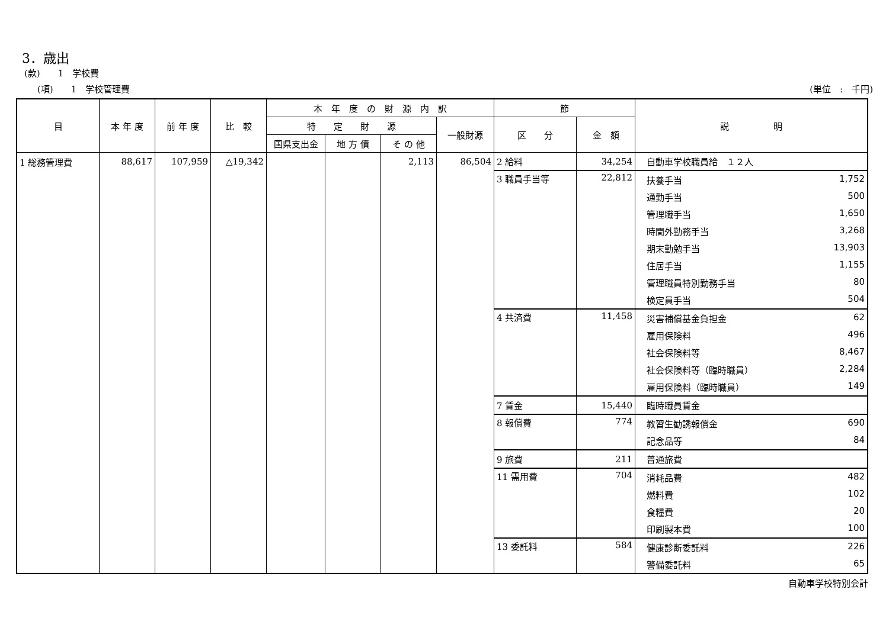3．歳出
(款)　　1　学校費
(項)　　1　学校管理費 (単位　:　千円)
| 目 | 本 年 度 | 前 年 度 | 比 較 | 本 年 度 の 財 源 内 訳 | | | | 節 | | 説 明 |
| --- | --- | --- | --- | --- | --- | --- | --- | --- | --- | --- |
| | | | | 特 定 財 源 | | | 一般財源 | 区 分 | 金 額 | |
| | | | | 国県支出金 | 地 方 債 | そ の 他 | | | | |
| 1 総務管理費 | 88,617 | 107,959 | △19,342 | | | 2,113 | 86,504 | 2 給料 | 34,254 | 自動車学校職員給 １２人 |
| | | | | | | | | 3 職員手当等 | 22,812 | 扶養手当 1,752 |
| | | | | | | | | | | 通勤手当 500 |
| | | | | | | | | | | 管理職手当 1,650 |
| | | | | | | | | | | 時間外勤務手当 3,268 |
| | | | | | | | | | | 期末勤勉手当 13,903 |
| | | | | | | | | | | 住居手当 1,155 |
| | | | | | | | | | | 管理職員特別勤務手当 80 |
| | | | | | | | | | | 検定員手当 504 |
| | | | | | | | | 4 共済費 | 11,458 | 災害補償基金負担金 62 |
| | | | | | | | | | | 雇用保険料 496 |
| | | | | | | | | | | 社会保険料等 8,467 |
| | | | | | | | | | | 社会保険料等（臨時職員） 2,284 |
| | | | | | | | | | | 雇用保険料（臨時職員） 149 |
| | | | | | | | | 7 賃金 | 15,440 | 臨時職員賃金 |
| | | | | | | | | 8 報償費 | 774 | 教習生勧誘報償金 690 |
| | | | | | | | | | | 記念品等 84 |
| | | | | | | | | 9 旅費 | 211 | 普通旅費 |
| | | | | | | | | 11 需用費 | 704 | 消耗品費 482 |
| | | | | | | | | | | 燃料費 102 |
| | | | | | | | | | | 食糧費 20 |
| | | | | | | | | | | 印刷製本費 100 |
| | | | | | | | | 13 委託料 | 584 | 健康診断委託料 226 |
| | | | | | | | | | | 警備委託料 65 |
自動車学校特別会計